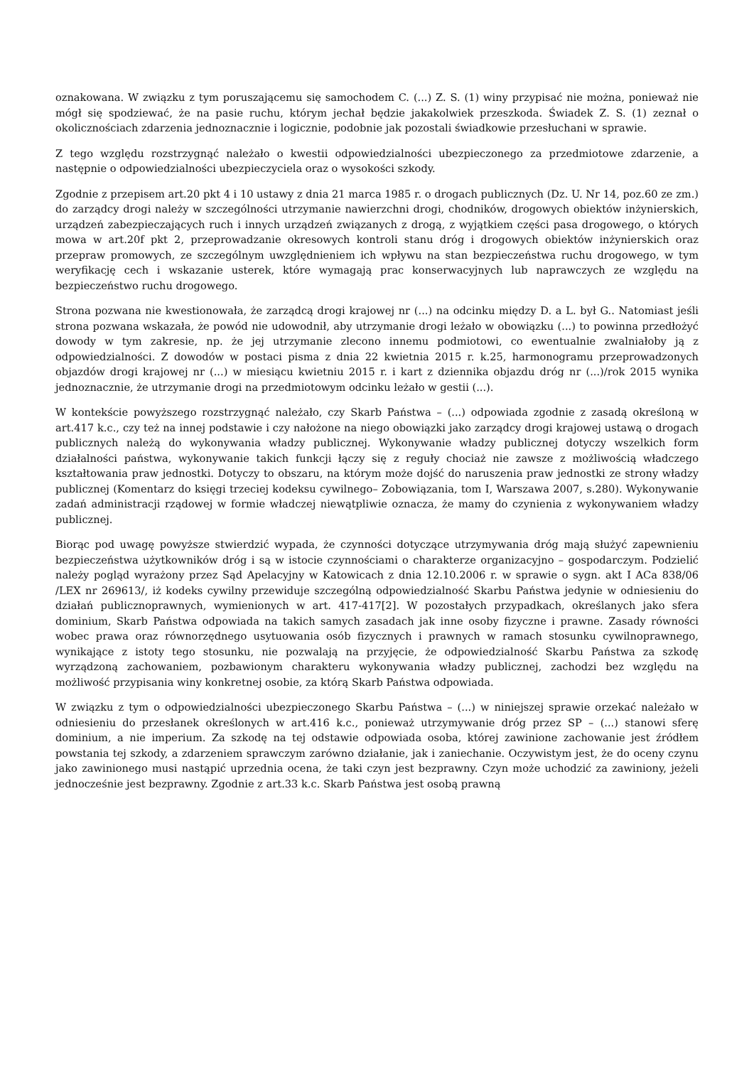oznakowana. W związku z tym poruszającemu się samochodem C. (...) Z. S. (1) winy przypisać nie można, ponieważ nie mógł się spodziewać, że na pasie ruchu, którym jechał będzie jakakolwiek przeszkoda. Świadek Z. S. (1) zeznał o okolicznościach zdarzenia jednoznacznie i logicznie, podobnie jak pozostali świadkowie przesłuchani w sprawie.
Z tego względu rozstrzygnąć należało o kwestii odpowiedzialności ubezpieczonego za przedmiotowe zdarzenie, a następnie o odpowiedzialności ubezpieczyciela oraz o wysokości szkody.
Zgodnie z przepisem art.20 pkt 4 i 10 ustawy z dnia 21 marca 1985 r. o drogach publicznych (Dz. U. Nr 14, poz.60 ze zm.) do zarządcy drogi należy w szczególności utrzymanie nawierzchni drogi, chodników, drogowych obiektów inżynierskich, urządzeń zabezpieczających ruch i innych urządzeń związanych z drogą, z wyjątkiem części pasa drogowego, o których mowa w art.20f pkt 2, przeprowadzanie okresowych kontroli stanu dróg i drogowych obiektów inżynierskich oraz przepraw promowych, ze szczególnym uwzględnieniem ich wpływu na stan bezpieczeństwa ruchu drogowego, w tym weryfikację cech i wskazanie usterek, które wymagają prac konserwacyjnych lub naprawczych ze względu na bezpieczeństwo ruchu drogowego.
Strona pozwana nie kwestionowała, że zarządcą drogi krajowej nr (...) na odcinku między D. a L. był G.. Natomiast jeśli strona pozwana wskazała, że powód nie udowodnił, aby utrzymanie drogi leżało w obowiązku (...) to powinna przedłożyć dowody w tym zakresie, np. że jej utrzymanie zlecono innemu podmiotowi, co ewentualnie zwalniałoby ją z odpowiedzialności. Z dowodów w postaci pisma z dnia 22 kwietnia 2015 r. k.25, harmonogramu przeprowadzonych objazdów drogi krajowej nr (...) w miesiącu kwietniu 2015 r. i kart z dziennika objazdu dróg nr (...)/rok 2015 wynika jednoznacznie, że utrzymanie drogi na przedmiotowym odcinku leżało w gestii (...).
W kontekście powyższego rozstrzygnąć należało, czy Skarb Państwa – (...) odpowiada zgodnie z zasadą określoną w art.417 k.c., czy też na innej podstawie i czy nałożone na niego obowiązki jako zarządcy drogi krajowej ustawą o drogach publicznych należą do wykonywania władzy publicznej. Wykonywanie władzy publicznej dotyczy wszelkich form działalności państwa, wykonywanie takich funkcji łączy się z reguły chociaż nie zawsze z możliwością władczego kształtowania praw jednostki. Dotyczy to obszaru, na którym może dojść do naruszenia praw jednostki ze strony władzy publicznej (Komentarz do księgi trzeciej kodeksu cywilnego– Zobowiązania, tom I, Warszawa 2007, s.280). Wykonywanie zadań administracji rządowej w formie władczej niewątpliwie oznacza, że mamy do czynienia z wykonywaniem władzy publicznej.
Biorąc pod uwagę powyższe stwierdzić wypada, że czynności dotyczące utrzymywania dróg mają służyć zapewnieniu bezpieczeństwa użytkowników dróg i są w istocie czynnościami o charakterze organizacyjno – gospodarczym. Podzielić należy pogląd wyrażony przez Sąd Apelacyjny w Katowicach z dnia 12.10.2006 r. w sprawie o sygn. akt I ACa 838/06 /LEX nr 269613/, iż kodeks cywilny przewiduje szczególną odpowiedzialność Skarbu Państwa jedynie w odniesieniu do działań publicznoprawnych, wymienionych w art. 417-417[2]. W pozostałych przypadkach, określanych jako sfera dominium, Skarb Państwa odpowiada na takich samych zasadach jak inne osoby fizyczne i prawne. Zasady równości wobec prawa oraz równorzędnego usytuowania osób fizycznych i prawnych w ramach stosunku cywilnoprawnego, wynikające z istoty tego stosunku, nie pozwalają na przyjęcie, że odpowiedzialność Skarbu Państwa za szkodę wyrządzoną zachowaniem, pozbawionym charakteru wykonywania władzy publicznej, zachodzi bez względu na możliwość przypisania winy konkretnej osobie, za którą Skarb Państwa odpowiada.
W związku z tym o odpowiedzialności ubezpieczonego Skarbu Państwa – (...) w niniejszej sprawie orzekać należało w odniesieniu do przesłanek określonych w art.416 k.c., ponieważ utrzymywanie dróg przez SP – (...) stanowi sferę dominium, a nie imperium. Za szkodę na tej odstawie odpowiada osoba, której zawinione zachowanie jest źródłem powstania tej szkody, a zdarzeniem sprawczym zarówno działanie, jak i zaniechanie. Oczywistym jest, że do oceny czynu jako zawinionego musi nastąpić uprzednia ocena, że taki czyn jest bezprawny. Czyn może uchodzić za zawiniony, jeżeli jednocześnie jest bezprawny. Zgodnie z art.33 k.c. Skarb Państwa jest osobą prawną